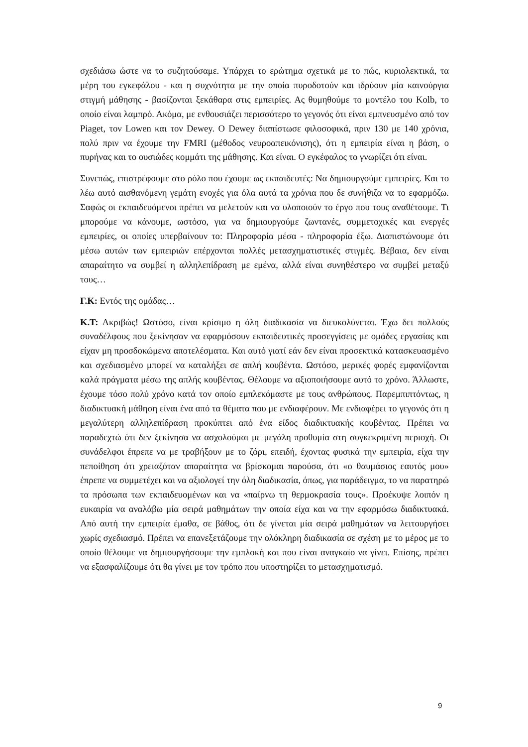σχεδιάσω ώστε να το συζητούσαμε. Υπάρχει το ερώτημα σχετικά με το πώς, κυριολεκτικά, τα μέρη του εγκεφάλου - και η συχνότητα με την οποία πυροδοτούν και ιδρύουν μία καινούργια στιγμή μάθησης - βασίζονται ξεκάθαρα στις εμπειρίες. Ας θυμηθούμε το μοντέλο του Kolb, το οποίο είναι λαμπρό. Ακόμα, με ενθουσιάζει περισσότερο το γεγονός ότι είναι εμπνευσμένο από τον Piaget, τον Lowen και τον Dewey. O Dewey διαπίστωσε φιλοσοφικά, πριν 130 με 140 χρόνια, πολύ πριν να έχουμε την FMRI (μέθοδος νευροαπεικόνισης), ότι η εμπειρία είναι η βάση, ο πυρήνας και το ουσιώδες κομμάτι της μάθησης. Και είναι. Ο εγκέφαλος το γνωρίζει ότι είναι.
Συνεπώς, επιστρέφουμε στο ρόλο που έχουμε ως εκπαιδευτές: Να δημιουργούμε εμπειρίες. Και το λέω αυτό αισθανόμενη γεμάτη ενοχές για όλα αυτά τα χρόνια που δε συνήθιζα να το εφαρμόζω. Σαφώς οι εκπαιδευόμενοι πρέπει να μελετούν και να υλοποιούν το έργο που τους αναθέτουμε. Τι μπορούμε να κάνουμε, ωστόσο, για να δημιουργούμε ζωντανές, συμμετοχικές και ενεργές εμπειρίες, οι οποίες υπερβαίνουν το: Πληροφορία μέσα - πληροφορία έξω. Διαπιστώνουμε ότι μέσω αυτών των εμπειριών επέρχονται πολλές μετασχηματιστικές στιγμές. Βέβαια, δεν είναι απαραίτητο να συμβεί η αλληλεπίδραση με εμένα, αλλά είναι συνηθέστερο να συμβεί μεταξύ τους…
Γ.Κ: Εντός της ομάδας…
Κ.Τ: Ακριβώς! Ωστόσο, είναι κρίσιμο η όλη διαδικασία να διευκολύνεται. Έχω δει πολλούς συναδέλφους που ξεκίνησαν να εφαρμόσουν εκπαιδευτικές προσεγγίσεις με ομάδες εργασίας και είχαν μη προσδοκώμενα αποτελέσματα. Και αυτό γιατί εάν δεν είναι προσεκτικά κατασκευασμένο και σχεδιασμένο μπορεί να καταλήξει σε απλή κουβέντα. Ωστόσο, μερικές φορές εμφανίζονται καλά πράγματα μέσω της απλής κουβέντας. Θέλουμε να αξιοποιήσουμε αυτό το χρόνο. Άλλωστε, έχουμε τόσο πολύ χρόνο κατά τον οποίο εμπλεκόμαστε με τους ανθρώπους. Παρεμπιπτόντως, η διαδικτυακή μάθηση είναι ένα από τα θέματα που με ενδιαφέρουν. Με ενδιαφέρει το γεγονός ότι η μεγαλύτερη αλληλεπίδραση προκύπτει από ένα είδος διαδικτυακής κουβέντας. Πρέπει να παραδεχτώ ότι δεν ξεκίνησα να ασχολούμαι με μεγάλη προθυμία στη συγκεκριμένη περιοχή. Οι συνάδελφοι έπρεπε να με τραβήξουν με το ζόρι, επειδή, έχοντας φυσικά την εμπειρία, είχα την πεποίθηση ότι χρειαζόταν απαραίτητα να βρίσκομαι παρούσα, ότι «ο θαυμάσιος εαυτός μου» έπρεπε να συμμετέχει και να αξιολογεί την όλη διαδικασία, όπως, για παράδειγμα, το να παρατηρώ τα πρόσωπα των εκπαιδευομένων και να «παίρνω τη θερμοκρασία τους». Προέκυψε λοιπόν η ευκαιρία να αναλάβω μία σειρά μαθημάτων την οποία είχα και να την εφαρμόσω διαδικτυακά. Από αυτή την εμπειρία έμαθα, σε βάθος, ότι δε γίνεται μία σειρά μαθημάτων να λειτουργήσει χωρίς σχεδιασμό. Πρέπει να επανεξετάζουμε την ολόκληρη διαδικασία σε σχέση με το μέρος με το οποίο θέλουμε να δημιουργήσουμε την εμπλοκή και που είναι αναγκαίο να γίνει. Επίσης, πρέπει να εξασφαλίζουμε ότι θα γίνει με τον τρόπο που υποστηρίζει το μετασχηματισμό.
9